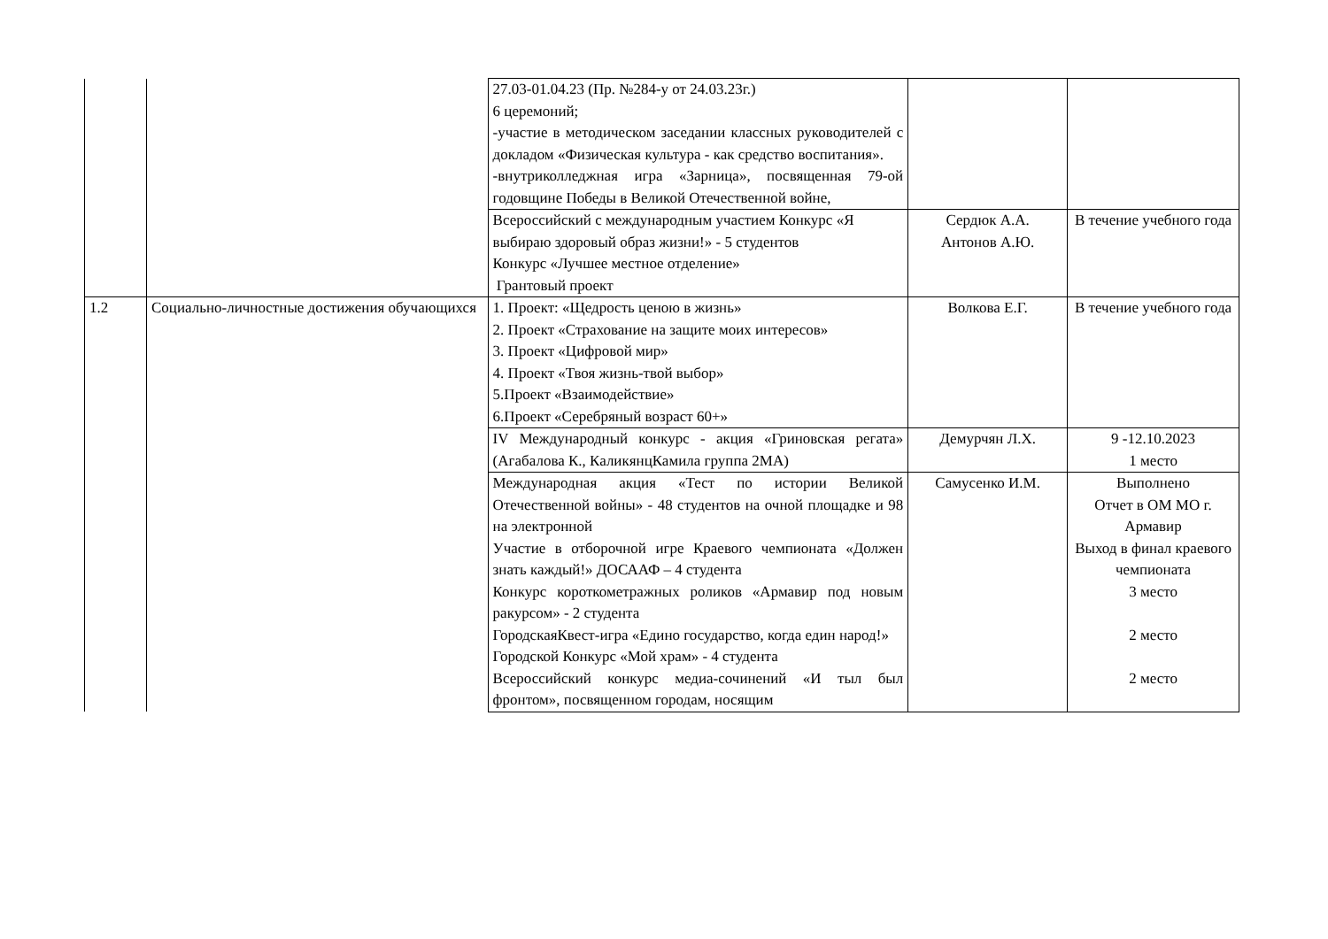| | | 27.03-01.04.23 (Пр. №284-у от 24.03.23г.) 6 церемоний; -участие в методическом заседании классных руководителей с докладом «Физическая культура - как средство воспитания». -внутриколледжная игра «Зарница», посвященная 79-ой годовщине Победы в Великой Отечественной войне, | | |
| | | Всероссийский с международным участием Конкурс «Я выбираю здоровый образ жизни!» - 5 студентов Конкурс «Лучшее местное отделение» Грантовый проект | Сердюк А.А. Антонов А.Ю. | В течение учебного года |
| 1.2 | Социально-личностные достижения обучающихся | 1. Проект: «Щедрость ценою в жизнь» 2. Проект «Страхование на защите моих интересов» 3. Проект «Цифровой мир» 4. Проект «Твоя жизнь-твой выбор» 5.Проект «Взаимодействие» 6.Проект «Серебряный возраст 60+» | Волкова Е.Г. | В течение учебного года |
| | | IV Международный конкурс - акция «Гриновская регата» (Агабалова К., КаликянцКамила группа 2МА) | Демурчян Л.Х. | 9 -12.10.2023 1 место |
| | | Международная акция «Тест по истории Великой Отечественной войны» - 48 студентов на очной площадке и 98 на электронной Участие в отборочной игре Краевого чемпионата «Должен знать каждый!» ДОСААФ – 4 студента Конкурс короткометражных роликов «Армавир под новым ракурсом» - 2 студента ГородскаяКвест-игра «Едино государство, когда един народ!» Городской Конкурс «Мой храм» - 4 студента Всероссийский конкурс медиа-сочинений «И тыл был фронтом», посвященном городам, носящим | Самусенко И.М. | Выполнено Отчет в ОМ МО г. Армавир Выход в финал краевого чемпионата 3 место 2 место 2 место |